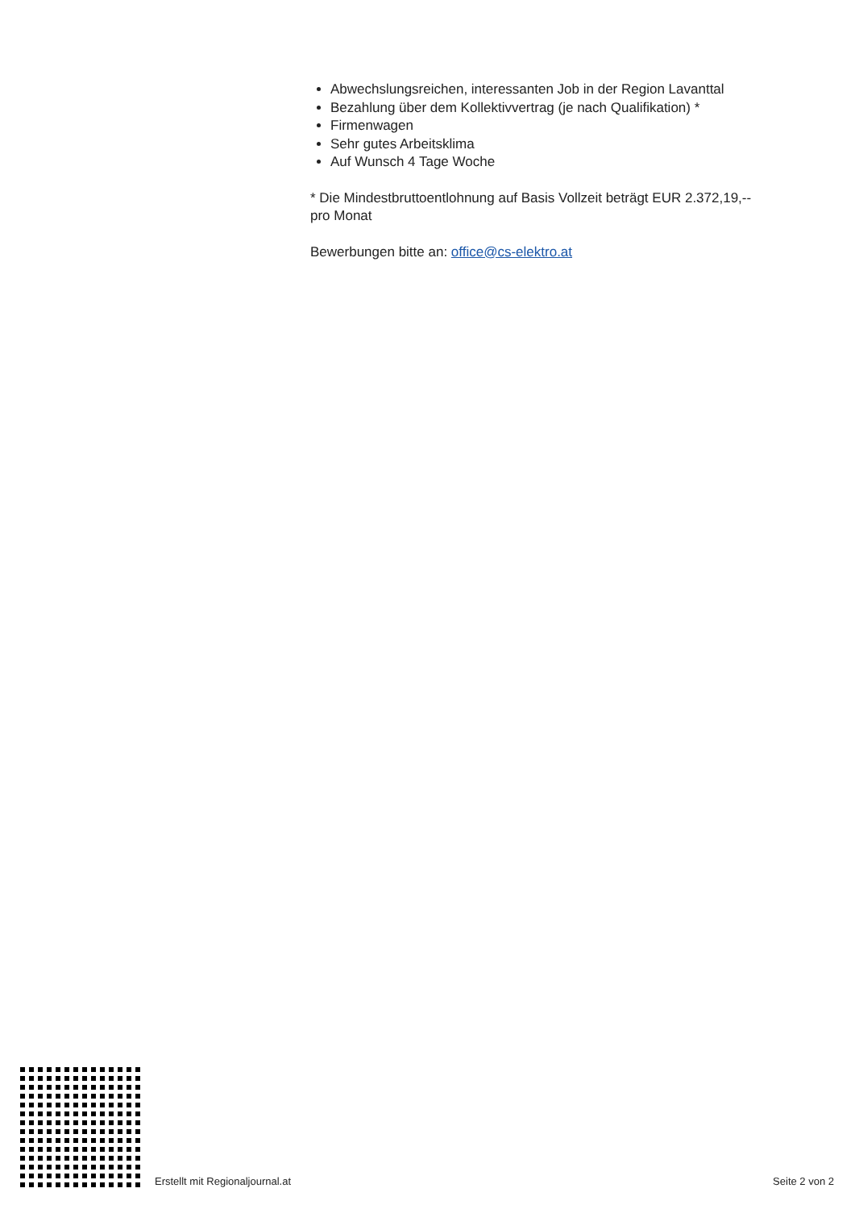Abwechslungsreichen, interessanten Job in der Region Lavanttal
Bezahlung über dem Kollektivvertrag (je nach Qualifikation) *
Firmenwagen
Sehr gutes Arbeitsklima
Auf Wunsch 4 Tage Woche
* Die Mindestbruttoentlohnung auf Basis Vollzeit beträgt EUR 2.372,19,-- pro Monat
Bewerbungen bitte an: office@cs-elektro.at
Erstellt mit Regionaljournal.at Seite 2 von 2